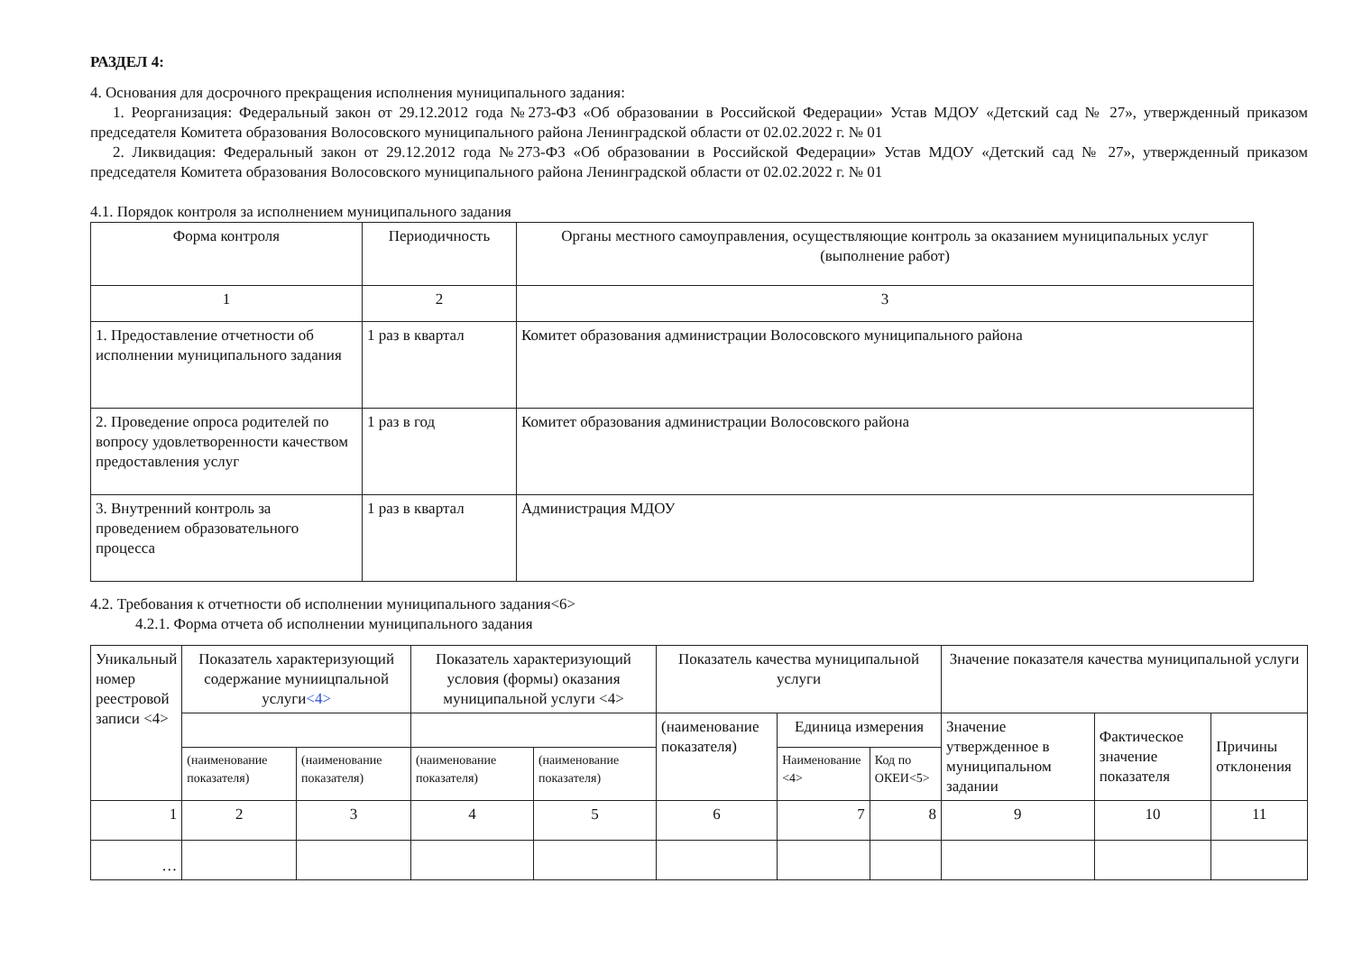РАЗДЕЛ 4:
4. Основания для досрочного прекращения исполнения муниципального задания:
1. Реорганизация: Федеральный закон от 29.12.2012 года №273-ФЗ «Об образовании в Российской Федерации» Устав МДОУ «Детский сад № 27», утвержденный приказом председателя Комитета образования Волосовского муниципального района Ленинградской области от 02.02.2022 г. № 01
2. Ликвидация: Федеральный закон от 29.12.2012 года №273-ФЗ «Об образовании в Российской Федерации» Устав МДОУ «Детский сад № 27», утвержденный приказом председателя Комитета образования Волосовского муниципального района Ленинградской области от 02.02.2022 г. № 01
4.1. Порядок контроля за исполнением муниципального задания
| Форма контроля | Периодичность | Органы местного самоуправления, осуществляющие контроль за оказанием муниципальных услуг (выполнение работ) |
| --- | --- | --- |
| 1 | 2 | 3 |
| 1. Предоставление отчетности об исполнении муниципального задания | 1 раз в квартал | Комитет образования администрации Волосовского муниципального района |
| 2. Проведение опроса родителей по вопросу удовлетворенности качеством предоставления услуг | 1 раз в год | Комитет образования администрации Волосовского района |
| 3. Внутренний контроль за проведением образовательного процесса | 1 раз в квартал | Администрация МДОУ |
4.2. Требования к отчетности об исполнении муниципального задания<6>
4.2.1. Форма отчета об исполнении муниципального задания
| Уникальный номер реестровой записи <4> | Показатель характеризующий содержание муниицпальной услуги <4> | | Показатель характеризующий условия (формы) оказания муниципальной услуги <4> | | Показатель качества муниципальной услуги | | | Значение показателя качества муниципальной услуги | | |
| | | | | | (наименование показателя) | Единица измерения | | Значение утвержденное в муниципальном задании | Фактическое значение показателя | Причины отклонения |
| | (наименование показателя) | (наименование показателя) | (наименование показателя) | (наименование показателя) | | Наименование <4> | Код по ОКЕИ<5> | | | |
| 1 | 2 | 3 | 4 | 5 | 6 | 7 | 8 | 9 | 10 | 11 |
| … | | | | | | | | | | |